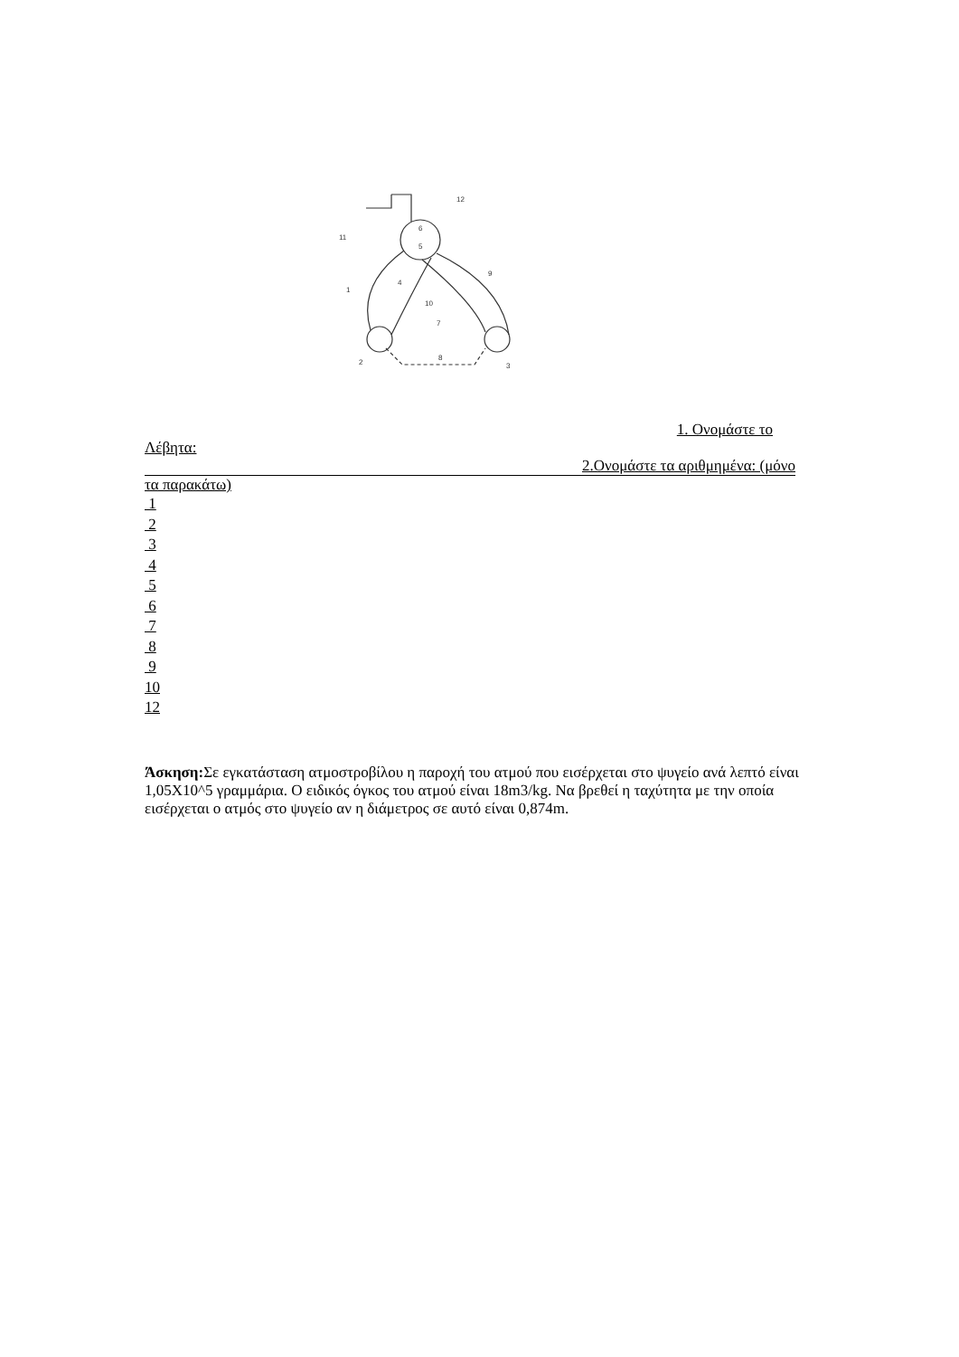12
6
5
4
9
10
7
8
2
3
11
1
1. Ονομάστε το
Λέβητα:
2.Ονομάστε τα αριθμημένα: (μόνο
τα παρακάτω)
1
2
3
4
5
6
7
8
9
10
12
Άσκηση: Σε εγκατάσταση ατμοστροβίλου η παροχή του ατμού που εισέρχεται στο ψυγείο ανά λεπτό είναι 1,05Χ10^5 γραμμάρια. Ο ειδικός όγκος του ατμού είναι 18m3/kg. Να βρεθεί η ταχύτητα με την οποία εισέρχεται ο ατμός στο ψυγείο αν η διάμετρος σε αυτό είναι 0,874m.